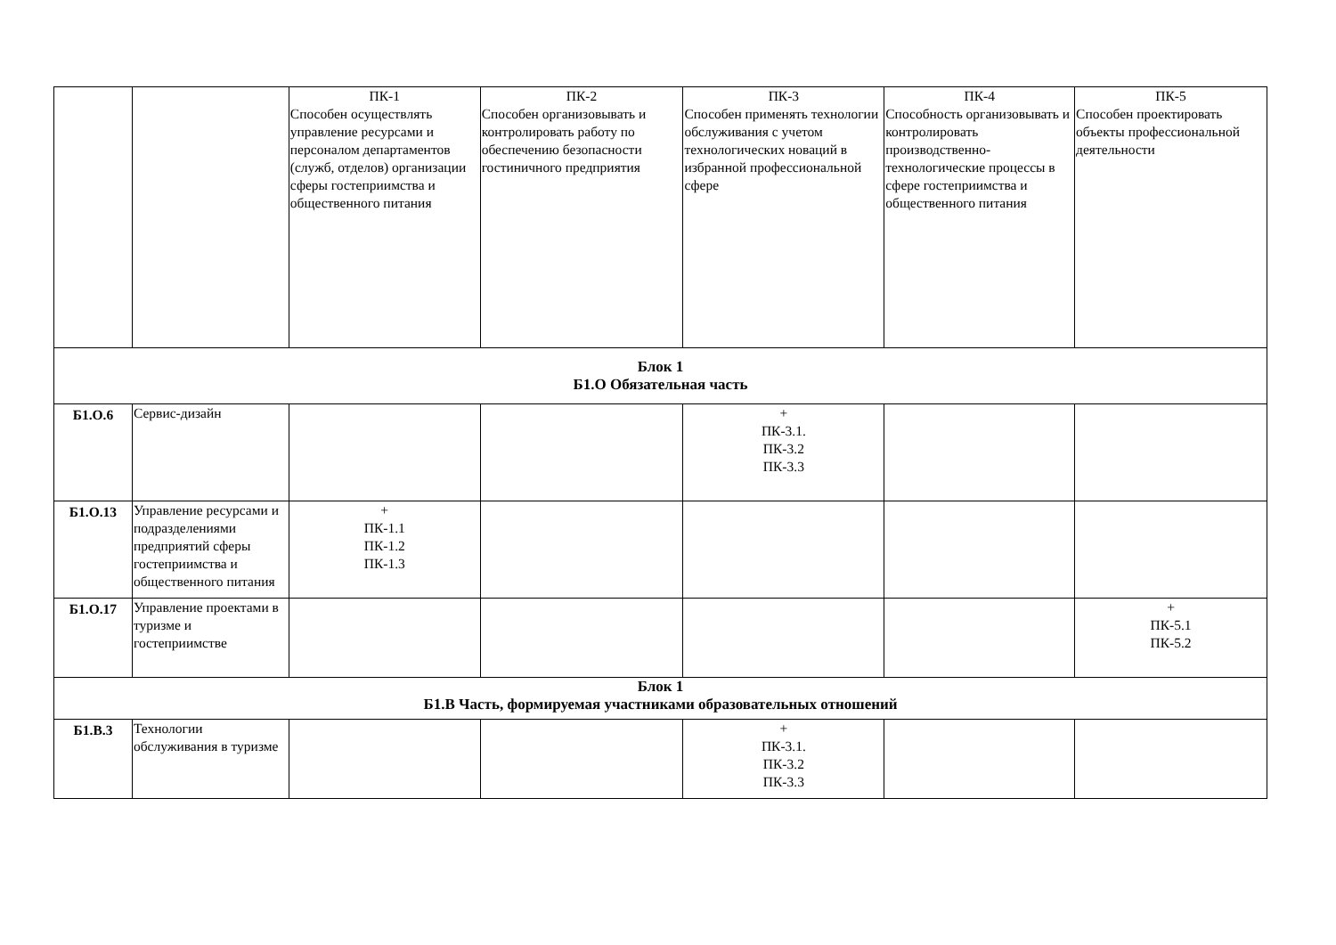| | | ПК-1 Способен осуществлять управление ресурсами и персоналом департаментов (служб, отделов) организации сферы гостеприимства и общественного питания | ПК-2 Способен организовывать и контролировать работу по обеспечению безопасности гостиничного предприятия | ПК-3 Способен применять технологии обслуживания с учетом технологических новаций в избранной профессиональной сфере | ПК-4 Способность организовывать и контролировать производственно-технологические процессы в сфере гостеприимства и общественного питания | ПК-5 Способен проектировать объекты профессиональной деятельности |
| Блок 1 Б1.О Обязательная часть | | | | | | |
| Б1.О.6 | Сервис-дизайн | | | + ПК-3.1. ПК-3.2 ПК-3.3 | | |
| Б1.О.13 | Управление ресурсами и подразделениями предприятий сферы гостеприимства и общественного питания | + ПК-1.1 ПК-1.2 ПК-1.3 | | | | |
| Б1.О.17 | Управление проектами в туризме и гостеприимстве | | | | | + ПК-5.1 ПК-5.2 |
| Блок 1 Б1.В Часть, формируемая участниками образовательных отношений | | | | | | |
| Б1.В.3 | Технологии обслуживания в туризме | | | + ПК-3.1. ПК-3.2 ПК-3.3 | | |